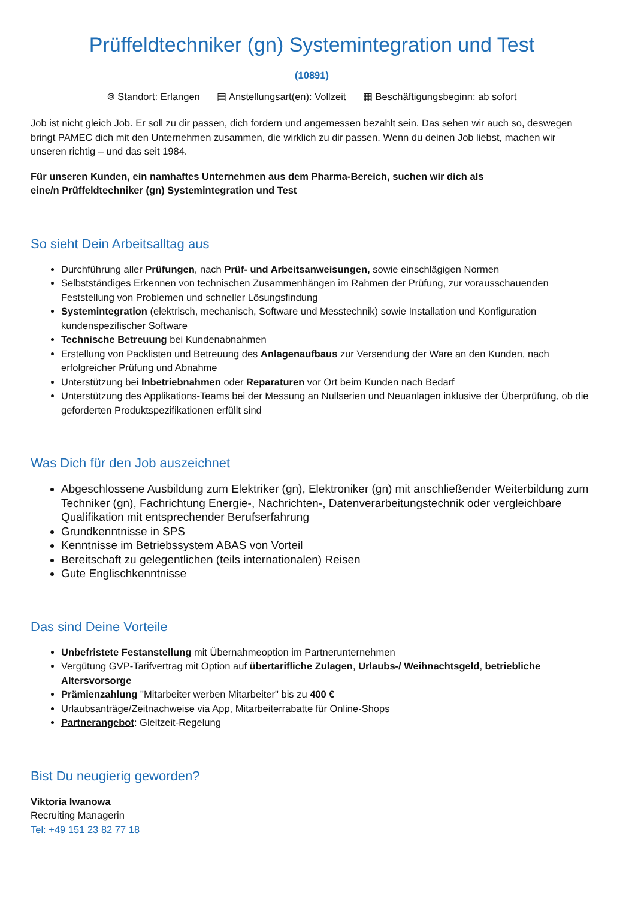Prüffeldtechniker (gn) Systemintegration und Test
(10891)
⌾ Standort: Erlangen ▤ Anstellungsart(en): Vollzeit ▦ Beschäftigungsbeginn: ab sofort
Job ist nicht gleich Job. Er soll zu dir passen, dich fordern und angemessen bezahlt sein. Das sehen wir auch so, deswegen bringt PAMEC dich mit den Unternehmen zusammen, die wirklich zu dir passen. Wenn du deinen Job liebst, machen wir unseren richtig – und das seit 1984.
Für unseren Kunden, ein namhaftes Unternehmen aus dem Pharma-Bereich, suchen wir dich als
eine/n Prüffeldtechniker (gn) Systemintegration und Test
So sieht Dein Arbeitsalltag aus
Durchführung aller Prüfungen, nach Prüf- und Arbeitsanweisungen, sowie einschlägigen Normen
Selbstständiges Erkennen von technischen Zusammenhängen im Rahmen der Prüfung, zur vorausschauenden Feststellung von Problemen und schneller Lösungsfindung
Systemintegration (elektrisch, mechanisch, Software und Messtechnik) sowie Installation und Konfiguration kundenspezifischer Software
Technische Betreuung bei Kundenabnahmen
Erstellung von Packlisten und Betreuung des Anlagenaufbaus zur Versendung der Ware an den Kunden, nach erfolgreicher Prüfung und Abnahme
Unterstützung bei Inbetriebnahmen oder Reparaturen vor Ort beim Kunden nach Bedarf
Unterstützung des Applikations-Teams bei der Messung an Nullserien und Neuanlagen inklusive der Überprüfung, ob die geforderten Produktspezifikationen erfüllt sind
Was Dich für den Job auszeichnet
Abgeschlossene Ausbildung zum Elektriker (gn), Elektroniker (gn) mit anschließender Weiterbildung zum Techniker (gn), Fachrichtung Energie-, Nachrichten-, Datenverarbeitungstechnik oder vergleichbare Qualifikation mit entsprechender Berufserfahrung
Grundkenntnisse in SPS
Kenntnisse im Betriebssystem ABAS von Vorteil
Bereitschaft zu gelegentlichen (teils internationalen) Reisen
Gute Englischkenntnisse
Das sind Deine Vorteile
Unbefristete Festanstellung mit Übernahmeoption im Partnerunternehmen
Vergütung GVP-Tarifvertrag mit Option auf übertarifliche Zulagen, Urlaubs-/ Weihnachtsgeld, betriebliche Altersvorsorge
Prämienzahlung "Mitarbeiter werben Mitarbeiter" bis zu 400 €
Urlaubsanträge/Zeitnachweise via App, Mitarbeiterrabatte für Online-Shops
Partnerangebot: Gleitzeit-Regelung
Bist Du neugierig geworden?
Viktoria Iwanowa
Recruiting Managerin
Tel: +49 151 23 82 77 18